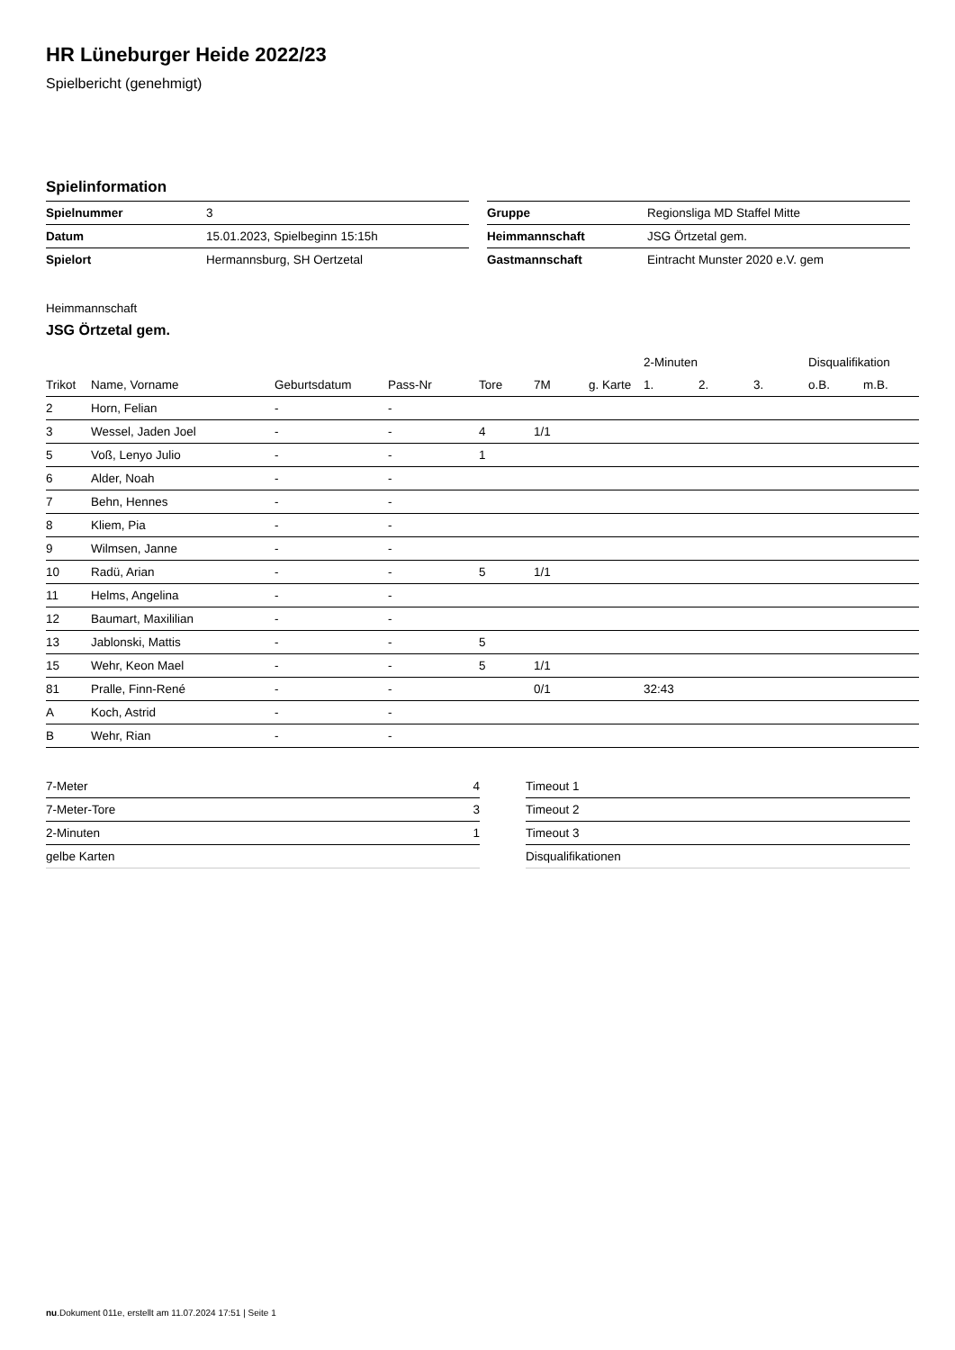HR Lüneburger Heide 2022/23
Spielbericht (genehmigt)
Spielinformation
| Spielnummer | 3 |
| Datum | 15.01.2023, Spielbeginn 15:15h |
| Spielort | Hermannsburg, SH Oertzetal |
| Gruppe | Regionsliga MD Staffel Mitte |
| Heimmannschaft | JSG Örtzetal gem. |
| Gastmannschaft | Eintracht Munster 2020 e.V. gem |
Heimmannschaft
JSG Örtzetal gem.
| | | | | | | | 2-Minuten | | | Disqualifikation | |
| --- | --- | --- | --- | --- | --- | --- | --- | --- | --- | --- | --- |
| Trikot | Name, Vorname | Geburtsdatum | Pass-Nr | Tore | 7M | g. Karte | 1. | 2. | 3. | o.B. | m.B. |
| 2 | Horn, Felian | - | - | | | | | | | | |
| 3 | Wessel, Jaden Joel | - | - | 4 | 1/1 | | | | | | |
| 5 | Voß, Lenyo Julio | - | - | 1 | | | | | | | |
| 6 | Alder, Noah | - | - | | | | | | | | |
| 7 | Behn, Hennes | - | - | | | | | | | | |
| 8 | Kliem, Pia | - | - | | | | | | | | |
| 9 | Wilmsen, Janne | - | - | | | | | | | | |
| 10 | Radü, Arian | - | - | 5 | 1/1 | | | | | | |
| 11 | Helms, Angelina | - | - | | | | | | | | |
| 12 | Baumart, Maxililian | - | - | | | | | | | | |
| 13 | Jablonski, Mattis | - | - | 5 | | | | | | | |
| 15 | Wehr, Keon Mael | - | - | 5 | 1/1 | | | | | | |
| 81 | Pralle, Finn-René | - | - | | 0/1 | | 32:43 | | | | |
| A | Koch, Astrid | - | - | | | | | | | | |
| B | Wehr, Rian | - | - | | | | | | | | |
| 7-Meter | 4 |
| 7-Meter-Tore | 3 |
| 2-Minuten | 1 |
| gelbe Karten | |
| Timeout 1 |
| Timeout 2 |
| Timeout 3 |
| Disqualifikationen |
nu.Dokument 011e, erstellt am 11.07.2024 17:51 | Seite 1